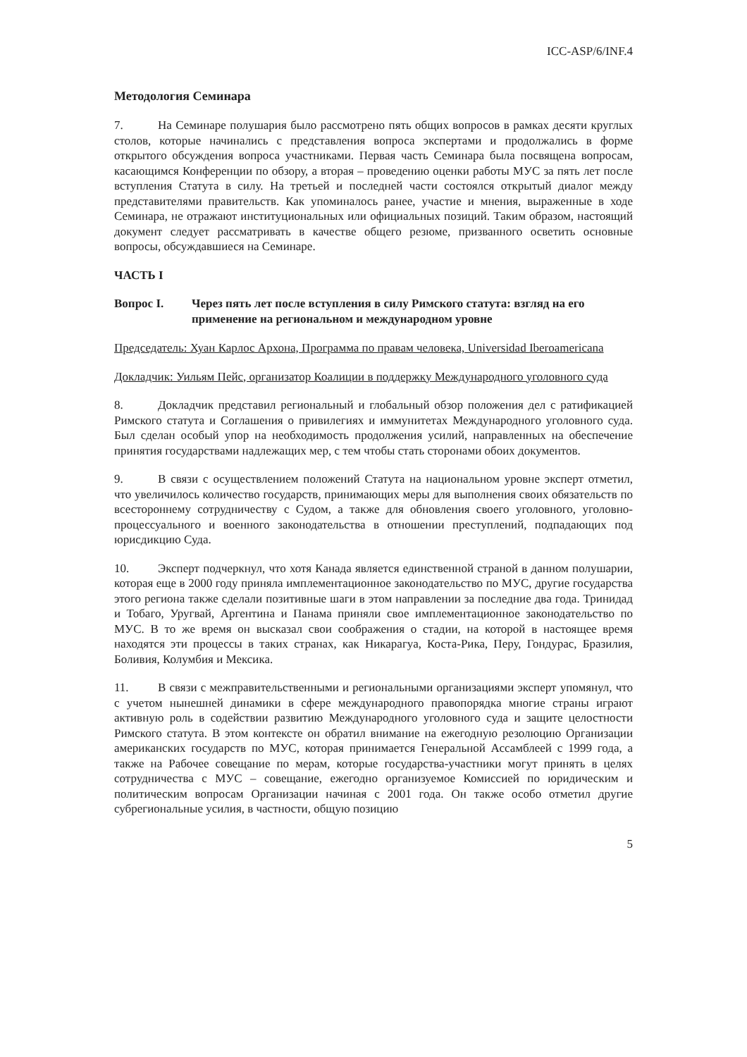ICC-ASP/6/INF.4
Методология Семинара
7. На Семинаре полушария было рассмотрено пять общих вопросов в рамках десяти круглых столов, которые начинались с представления вопроса экспертами и продолжались в форме открытого обсуждения вопроса участниками. Первая часть Семинара была посвящена вопросам, касающимся Конференции по обзору, а вторая – проведению оценки работы МУС за пять лет после вступления Статута в силу. На третьей и последней части состоялся открытый диалог между представителями правительств. Как упоминалось ранее, участие и мнения, выраженные в ходе Семинара, не отражают институциональных или официальных позиций. Таким образом, настоящий документ следует рассматривать в качестве общего резюме, призванного осветить основные вопросы, обсуждавшиеся на Семинаре.
ЧАСТЬ I
Вопрос I. Через пять лет после вступления в силу Римского статута: взгляд на его применение на региональном и международном уровне
Председатель: Хуан Карлос Архона, Программа по правам человека, Universidad Iberoamericana
Докладчик: Уильям Пейс, организатор Коалиции в поддержку Международного уголовного суда
8. Докладчик представил региональный и глобальный обзор положения дел с ратификацией Римского статута и Соглашения о привилегиях и иммунитетах Международного уголовного суда. Был сделан особый упор на необходимость продолжения усилий, направленных на обеспечение принятия государствами надлежащих мер, с тем чтобы стать сторонами обоих документов.
9. В связи с осуществлением положений Статута на национальном уровне эксперт отметил, что увеличилось количество государств, принимающих меры для выполнения своих обязательств по всестороннему сотрудничеству с Судом, а также для обновления своего уголовного, уголовно-процессуального и военного законодательства в отношении преступлений, подпадающих под юрисдикцию Суда.
10. Эксперт подчеркнул, что хотя Канада является единственной страной в данном полушарии, которая еще в 2000 году приняла имплементационное законодательство по МУС, другие государства этого региона также сделали позитивные шаги в этом направлении за последние два года. Тринидад и Тобаго, Уругвай, Аргентина и Панама приняли свое имплементационное законодательство по МУС. В то же время он высказал свои соображения о стадии, на которой в настоящее время находятся эти процессы в таких странах, как Никарагуа, Коста-Рика, Перу, Гондурас, Бразилия, Боливия, Колумбия и Мексика.
11. В связи с межправительственными и региональными организациями эксперт упомянул, что с учетом нынешней динамики в сфере международного правопорядка многие страны играют активную роль в содействии развитию Международного уголовного суда и защите целостности Римского статута. В этом контексте он обратил внимание на ежегодную резолюцию Организации американских государств по МУС, которая принимается Генеральной Ассамблеей с 1999 года, а также на Рабочее совещание по мерам, которые государства-участники могут принять в целях сотрудничества с МУС – совещание, ежегодно организуемое Комиссией по юридическим и политическим вопросам Организации начиная с 2001 года. Он также особо отметил другие субрегиональные усилия, в частности, общую позицию
5